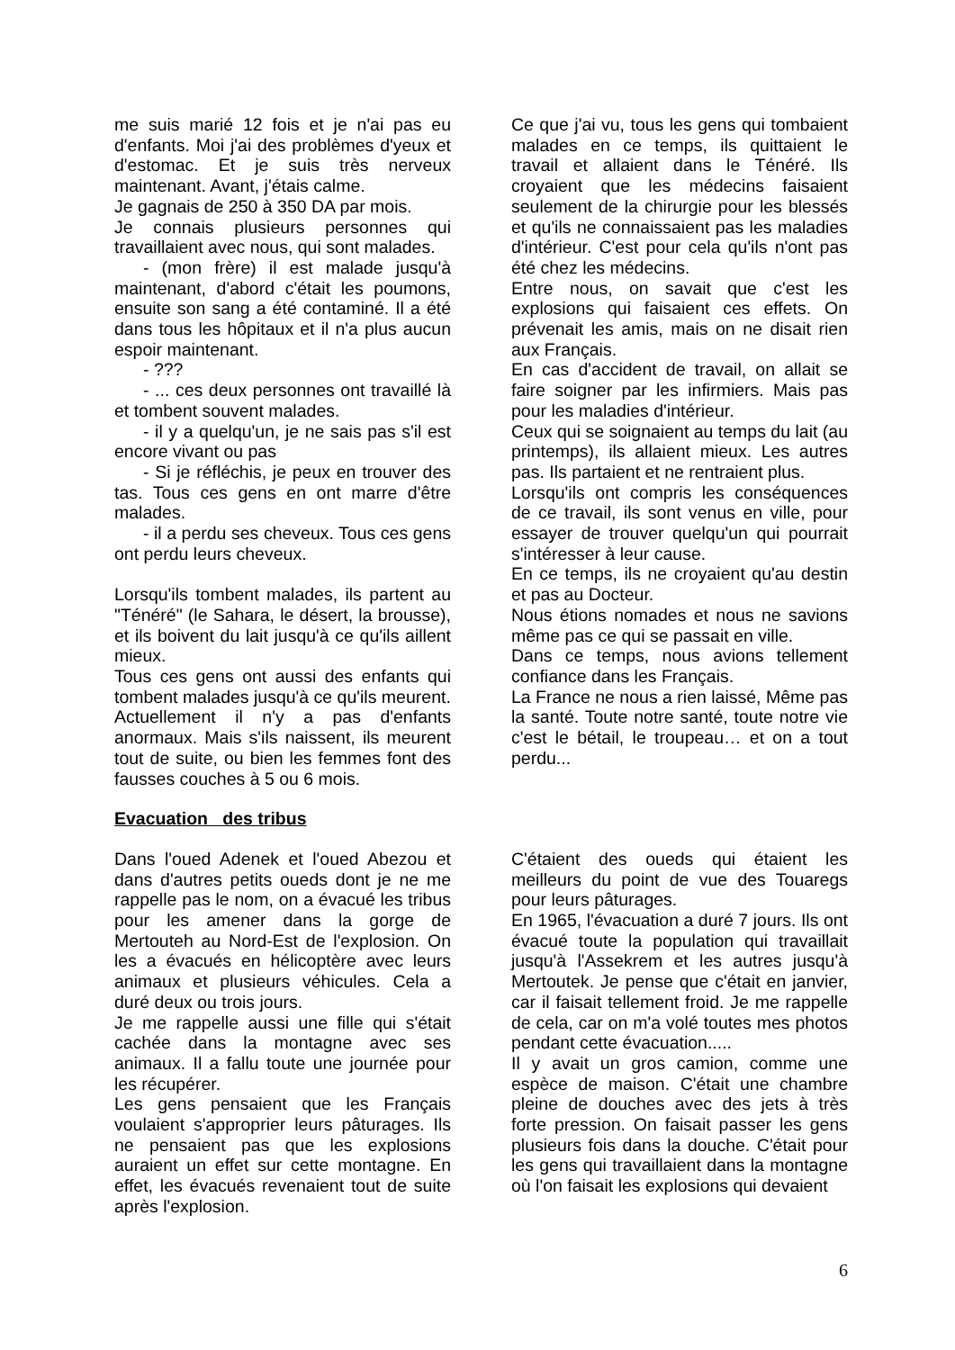me suis marié 12 fois et je n'ai pas eu d'enfants. Moi j'ai des problèmes d'yeux et d'estomac. Et je suis très nerveux maintenant. Avant, j'étais calme.
Je gagnais de 250 à 350 DA par mois.
Je connais plusieurs personnes qui travaillaient avec nous, qui sont malades.
- (mon frère) il est malade jusqu'à maintenant, d'abord c'était les poumons, ensuite son sang a été contaminé. Il a été dans tous les hôpitaux et il n'a plus aucun espoir maintenant.
- ???
- ... ces deux personnes ont travaillé là et tombent souvent malades.
- il y a quelqu'un, je ne sais pas s'il est encore vivant ou pas
- Si je réfléchis, je peux en trouver des tas. Tous ces gens en ont marre d'être malades.
- il a perdu ses cheveux. Tous ces gens ont perdu leurs cheveux.
Lorsqu'ils tombent malades, ils partent au "Ténéré" (le Sahara, le désert, la brousse), et ils boivent du lait jusqu'à ce qu'ils aillent mieux.
Tous ces gens ont aussi des enfants qui tombent malades jusqu'à ce qu'ils meurent.
Actuellement il n'y a pas d'enfants anormaux. Mais s'ils naissent, ils meurent tout de suite, ou bien les femmes font des fausses couches à 5 ou 6 mois.
Ce que j'ai vu, tous les gens qui tombaient malades en ce temps, ils quittaient le travail et allaient dans le Ténéré. Ils croyaient que les médecins faisaient seulement de la chirurgie pour les blessés et qu'ils ne connaissaient pas les maladies d'intérieur. C'est pour cela qu'ils n'ont pas été chez les médecins.
Entre nous, on savait que c'est les explosions qui faisaient ces effets. On prévenait les amis, mais on ne disait rien aux Français.
En cas d'accident de travail, on allait se faire soigner par les infirmiers. Mais pas pour les maladies d'intérieur.
Ceux qui se soignaient au temps du lait (au printemps), ils allaient mieux. Les autres pas. Ils partaient et ne rentraient plus.
Lorsqu'ils ont compris les conséquences de ce travail, ils sont venus en ville, pour essayer de trouver quelqu'un qui pourrait s'intéresser à leur cause.
En ce temps, ils ne croyaient qu'au destin et pas au Docteur.
Nous étions nomades et nous ne savions même pas ce qui se passait en ville.
Dans ce temps, nous avions tellement confiance dans les Français.
La France ne nous a rien laissé, Même pas la santé. Toute notre santé, toute notre vie c'est le bétail, le troupeau… et on a tout perdu...
Evacuation des tribus
Dans l'oued Adenek et l'oued Abezou et dans d'autres petits oueds dont je ne me rappelle pas le nom, on a évacué les tribus pour les amener dans la gorge de Mertouteh au Nord-Est de l'explosion. On les a évacués en hélicoptère avec leurs animaux et plusieurs véhicules. Cela a duré deux ou trois jours.
Je me rappelle aussi une fille qui s'était cachée dans la montagne avec ses animaux. Il a fallu toute une journée pour les récupérer.
Les gens pensaient que les Français voulaient s'approprier leurs pâturages. Ils ne pensaient pas que les explosions auraient un effet sur cette montagne. En effet, les évacués revenaient tout de suite après l'explosion.
C'étaient des oueds qui étaient les meilleurs du point de vue des Touaregs pour leurs pâturages.
En 1965, l'évacuation a duré 7 jours. Ils ont évacué toute la population qui travaillait jusqu'à l'Assekrem et les autres jusqu'à Mertoutek. Je pense que c'était en janvier, car il faisait tellement froid. Je me rappelle de cela, car on m'a volé toutes mes photos pendant cette évacuation.....
Il y avait un gros camion, comme une espèce de maison. C'était une chambre pleine de douches avec des jets à très forte pression. On faisait passer les gens plusieurs fois dans la douche. C'était pour les gens qui travaillaient dans la montagne où l'on faisait les explosions qui devaient
6